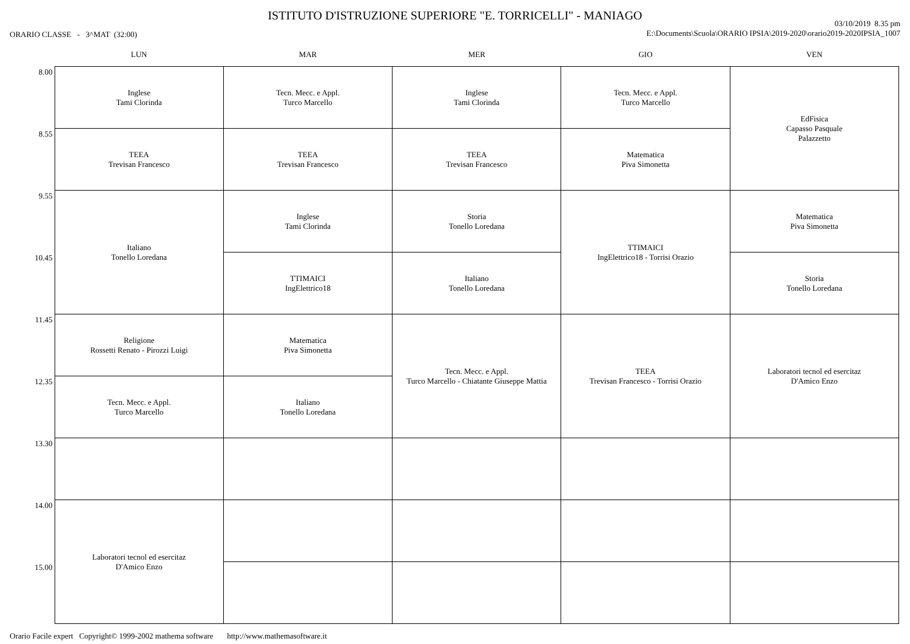ISTITUTO D'ISTRUZIONE SUPERIORE "E. TORRICELLI" - MANIAGO
ORARIO CLASSE - 3^MAT (32:00)
03/10/2019 8.35 pm
E:\Documents\Scuola\ORARIO IPSIA\2019-2020\orario2019-2020IPSIA_1007
| | LUN | MAR | MER | GIO | VEN |
| --- | --- | --- | --- | --- | --- |
| 8.00 | Inglese Tami Clorinda | Tecn. Mecc. e Appl. Turco Marcello | Inglese Tami Clorinda | Tecn. Mecc. e Appl. Turco Marcello | EdFisica Capasso Pasquale Palazzetto |
| 8.55 | TEEA Trevisan Francesco | TEEA Trevisan Francesco | TEEA Trevisan Francesco | Matematica Piva Simonetta | |
| 9.55 | Italiano Tonello Loredana | Inglese Tami Clorinda | Storia Tonello Loredana | TTIMAICI IngElettrico18 - Torrisi Orazio | Matematica Piva Simonetta |
| 10.45 | | TTIMAICI IngElettrico18 | Italiano Tonello Loredana | | Storia Tonello Loredana |
| 11.45 | Religione Rossetti Renato - Pirozzi Luigi | Matematica Piva Simonetta | Tecn. Mecc. e Appl. Turco Marcello - Chiatante Giuseppe Mattia | TEEA Trevisan Francesco - Torrisi Orazio | Laboratori tecnol ed esercitaz D'Amico Enzo |
| 12.35 | Tecn. Mecc. e Appl. Turco Marcello | Italiano Tonello Loredana | | | |
| 13.30 | | | | | |
| 14.00 | Laboratori tecnol ed esercitaz D'Amico Enzo | | | | |
| 15.00 | | | | | |
Orario Facile expert Copyright© 1999-2002 mathema software http://www.mathemasoftware.it